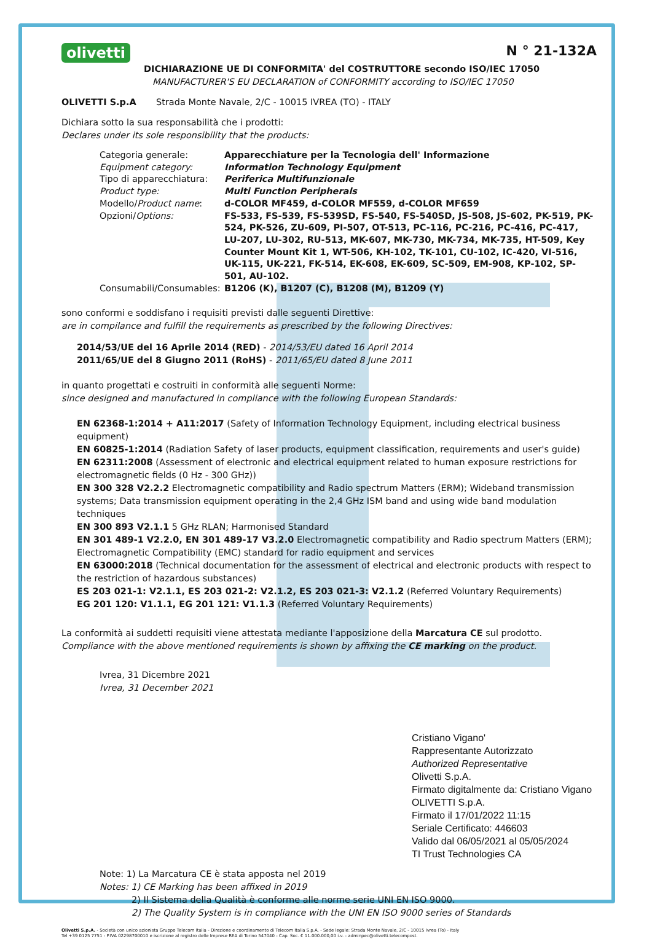olivetti N ° 21-132A
DICHIARAZIONE UE DI CONFORMITA' del COSTRUTTORE secondo ISO/IEC 17050
MANUFACTURER'S EU DECLARATION of CONFORMITY according to ISO/IEC 17050
OLIVETTI S.p.A Strada Monte Navale, 2/C - 10015 IVREA (TO) - ITALY
Dichiara sotto la sua responsabilità che i prodotti:
Declares under its sole responsibility that the products:
| Categoria generale: | Apparecchiature per la Tecnologia dell' Informazione |
| Equipment category: | Information Technology Equipment |
| Tipo di apparecchiatura: | Periferica Multifunzionale |
| Product type: | Multi Function Peripherals |
| Modello/ Product name : | d-COLOR MF459, d-COLOR MF559, d-COLOR MF659 |
| Opzioni/ Options: | FS-533, FS-539, FS-539SD, FS-540, FS-540SD, JS-508, JS-602, PK-519, PK-524, PK-526, ZU-609, PI-507, OT-513, PC-116, PC-216, PC-416, PC-417, LU-207, LU-302, RU-513, MK-607, MK-730, MK-734, MK-735, HT-509, Key Counter Mount Kit 1, WT-506, KH-102, TK-101, CU-102, IC-420, VI-516, UK-115, UK-221, FK-514, EK-608, EK-609, SC-509, EM-908, KP-102, SP-501, AU-102. |
| Consumabili/Consumables: | B1206 (K), B1207 (C), B1208 (M), B1209 (Y) |
sono conformi e soddisfano i requisiti previsti dalle seguenti Direttive:
are in compilance and fulfill the requirements as prescribed by the following Directives:
2014/53/UE del 16 Aprile 2014 (RED) - 2014/53/EU dated 16 April 2014
2011/65/UE del 8 Giugno 2011 (RoHS) - 2011/65/EU dated 8 June 2011
in quanto progettati e costruiti in conformità alle seguenti Norme:
since designed and manufactured in compliance with the following European Standards:
EN 62368-1:2014 + A11:2017 (Safety of Information Technology Equipment, including electrical business equipment)
EN 60825-1:2014 (Radiation Safety of laser products, equipment classification, requirements and user's guide)
EN 62311:2008 (Assessment of electronic and electrical equipment related to human exposure restrictions for electromagnetic fields (0 Hz - 300 GHz))
EN 300 328 V2.2.2 Electromagnetic compatibility and Radio spectrum Matters (ERM); Wideband transmission systems; Data transmission equipment operating in the 2,4 GHz ISM band and using wide band modulation techniques
EN 300 893 V2.1.1 5 GHz RLAN; Harmonised Standard
EN 301 489-1 V2.2.0, EN 301 489-17 V3.2.0 Electromagnetic compatibility and Radio spectrum Matters (ERM); Electromagnetic Compatibility (EMC) standard for radio equipment and services
EN 63000:2018 (Technical documentation for the assessment of electrical and electronic products with respect to the restriction of hazardous substances)
ES 203 021-1: V2.1.1, ES 203 021-2: V2.1.2, ES 203 021-3: V2.1.2 (Referred Voluntary Requirements)
EG 201 120: V1.1.1, EG 201 121: V1.1.3 (Referred Voluntary Requirements)
La conformità ai suddetti requisiti viene attestata mediante l'apposizione della Marcatura CE sul prodotto.
Compliance with the above mentioned requirements is shown by affixing the CE marking on the product.
Ivrea, 31 Dicembre 2021
Ivrea, 31 December 2021
Cristiano Vigano'
Rappresentante Autorizzato
Authorized Representative
Olivetti S.p.A.
Firmato digitalmente da: Cristiano Vigano OLIVETTI S.p.A.
Firmato il 17/01/2022 11:15
Seriale Certificato: 446603
Valido dal 06/05/2021 al 05/05/2024
TI Trust Technologies CA
Note: 1) La Marcatura CE è stata apposta nel 2019
Notes: 1) CE Marking has been affixed in 2019
2) Il Sistema della Qualità è conforme alle norme serie UNI EN ISO 9000.
2) The Quality System is in compliance with the UNI EN ISO 9000 series of Standards
Olivetti S.p.A. - Società con unico azionista Gruppo Telecom Italia - Direzione e coordinamento di Telecom Italia S.p.A. - Sede legale: Strada Monte Navale, 2/C - 10015 Ivrea (To) - Italy
Tel +39 0125 7751 - P.IVA 02298700010 e iscrizione al registro delle Imprese REA di Torino 547040 - Cap. Soc. € 11.000.000,00 i.v. - adminpec@olivetti.telecompost.